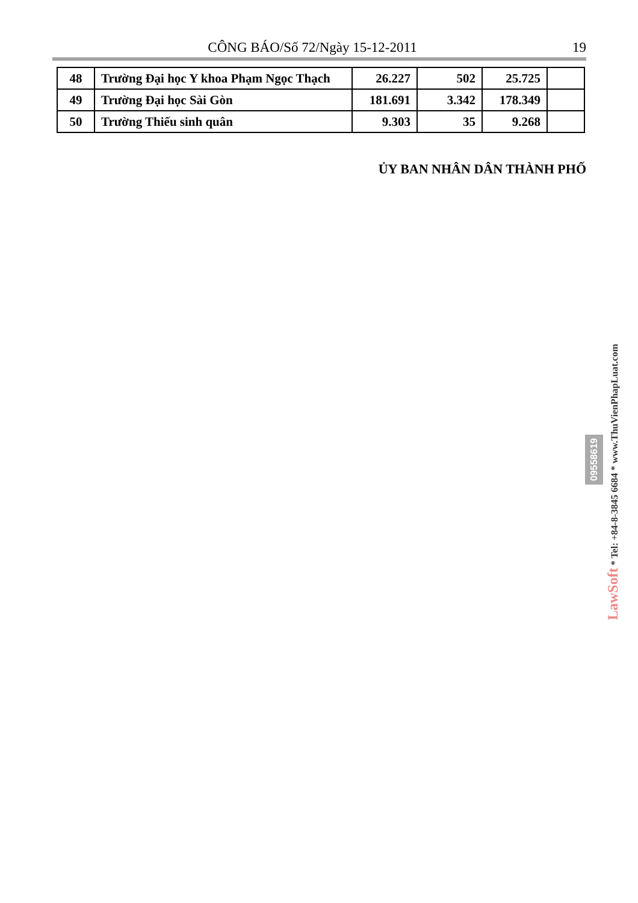CÔNG BÁO/Số 72/Ngày 15-12-2011 19
| 48 | Trường Đại học Y khoa Phạm Ngọc Thạch | 26.227 | 502 | 25.725 | |
| 49 | Trường Đại học Sài Gòn | 181.691 | 3.342 | 178.349 | |
| 50 | Trường Thiếu sinh quân | 9.303 | 35 | 9.268 | |
ỦY BAN NHÂN DÂN THÀNH PHỐ
09558619
LawSoft * Tel: +84-8-3845 6684 * www.ThuVienPhapLuat.com